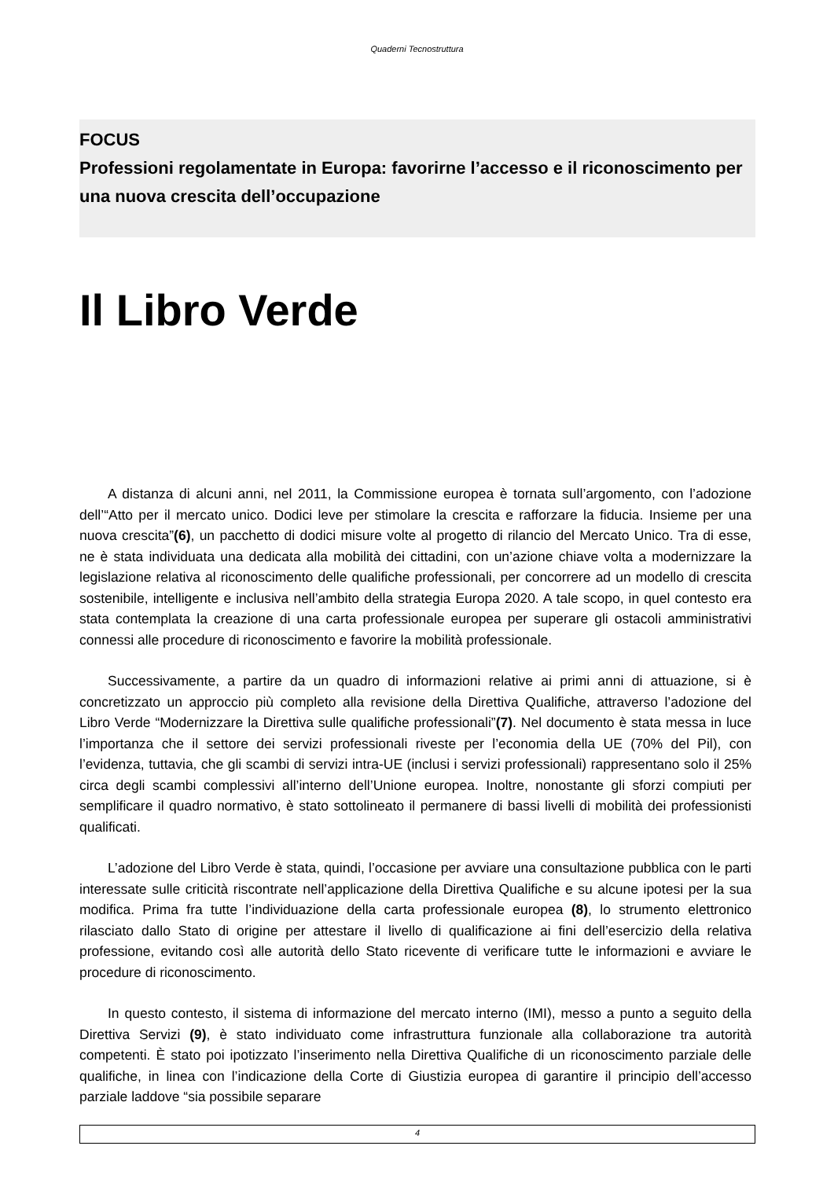Quaderni Tecnostruttura
FOCUS
Professioni regolamentate in Europa: favorirne l’accesso e il riconoscimento per una nuova crescita dell’occupazione
Il Libro Verde
A distanza di alcuni anni, nel 2011, la Commissione europea è tornata sull’argomento, con l’adozione dell’“Atto per il mercato unico. Dodici leve per stimolare la crescita e rafforzare la fiducia. Insieme per una nuova crescita”(6), un pacchetto di dodici misure volte al progetto di rilancio del Mercato Unico. Tra di esse, ne è stata individuata una dedicata alla mobilità dei cittadini, con un’azione chiave volta a modernizzare la legislazione relativa al riconoscimento delle qualifiche professionali, per concorrere ad un modello di crescita sostenibile, intelligente e inclusiva nell’ambito della strategia Europa 2020. A tale scopo, in quel contesto era stata contemplata la creazione di una carta professionale europea per superare gli ostacoli amministrativi connessi alle procedure di riconoscimento e favorire la mobilità professionale.
Successivamente, a partire da un quadro di informazioni relative ai primi anni di attuazione, si è concretizzato un approccio più completo alla revisione della Direttiva Qualifiche, attraverso l’adozione del Libro Verde “Modernizzare la Direttiva sulle qualifiche professionali”(7). Nel documento è stata messa in luce l’importanza che il settore dei servizi professionali riveste per l’economia della UE (70% del Pil), con l’evidenza, tuttavia, che gli scambi di servizi intra-UE (inclusi i servizi professionali) rappresentano solo il 25% circa degli scambi complessivi all’interno dell’Unione europea. Inoltre, nonostante gli sforzi compiuti per semplificare il quadro normativo, è stato sottolineato il permanere di bassi livelli di mobilità dei professionisti qualificati.
L’adozione del Libro Verde è stata, quindi, l’occasione per avviare una consultazione pubblica con le parti interessate sulle criticità riscontrate nell’applicazione della Direttiva Qualifiche e su alcune ipotesi per la sua modifica. Prima fra tutte l’individuazione della carta professionale europea (8), lo strumento elettronico rilasciato dallo Stato di origine per attestare il livello di qualificazione ai fini dell’esercizio della relativa professione, evitando così alle autorità dello Stato ricevente di verificare tutte le informazioni e avviare le procedure di riconoscimento.
In questo contesto, il sistema di informazione del mercato interno (IMI), messo a punto a seguito della Direttiva Servizi (9), è stato individuato come infrastruttura funzionale alla collaborazione tra autorità competenti. È stato poi ipotizzato l’inserimento nella Direttiva Qualifiche di un riconoscimento parziale delle qualifiche, in linea con l’indicazione della Corte di Giustizia europea di garantire il principio dell’accesso parziale laddove “sia possibile separare
4